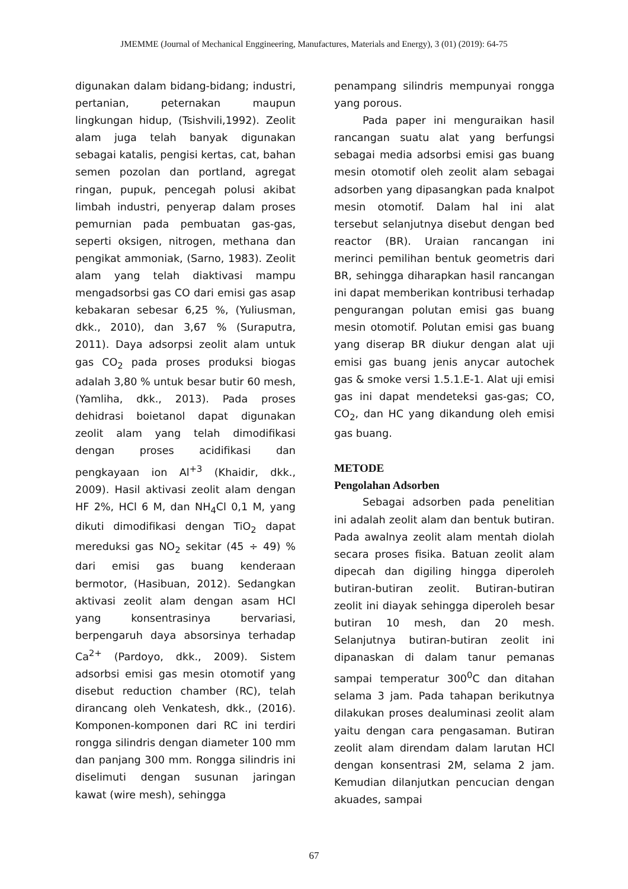JMEMME (Journal of Mechanical Enggineering, Manufactures, Materials and Energy), 3 (01) (2019): 64-75
digunakan dalam bidang-bidang; industri, pertanian, peternakan maupun lingkungan hidup, (Tsishvili,1992). Zeolit alam juga telah banyak digunakan sebagai katalis, pengisi kertas, cat, bahan semen pozolan dan portland, agregat ringan, pupuk, pencegah polusi akibat limbah industri, penyerap dalam proses pemurnian pada pembuatan gas-gas, seperti oksigen, nitrogen, methana dan pengikat ammoniak, (Sarno, 1983). Zeolit alam yang telah diaktivasi mampu mengadsorbsi gas CO dari emisi gas asap kebakaran sebesar 6,25 %, (Yuliusman, dkk., 2010), dan 3,67 % (Suraputra, 2011). Daya adsorpsi zeolit alam untuk gas CO<sub>2</sub> pada proses produksi biogas adalah 3,80 % untuk besar butir 60 mesh, (Yamliha, dkk., 2013). Pada proses dehidrasi boietanol dapat digunakan zeolit alam yang telah dimodifikasi dengan proses acidifikasi dan pengkayaan ion Al<sup>+3</sup> (Khaidir, dkk., 2009). Hasil aktivasi zeolit alam dengan HF 2%, HCl 6 M, dan NH<sub>4</sub>Cl 0,1 M, yang dikuti dimodifikasi dengan TiO<sub>2</sub> dapat mereduksi gas NO<sub>2</sub> sekitar (45 ÷ 49) % dari emisi gas buang kenderaan bermotor, (Hasibuan, 2012). Sedangkan aktivasi zeolit alam dengan asam HCl yang konsentrasinya bervariasi, berpengaruh daya absorsinya terhadap Ca<sup>2+</sup> (Pardoyo, dkk., 2009). Sistem adsorbsi emisi gas mesin otomotif yang disebut reduction chamber (RC), telah dirancang oleh Venkatesh, dkk., (2016). Komponen-komponen dari RC ini terdiri rongga silindris dengan diameter 100 mm dan panjang 300 mm. Rongga silindris ini diselimuti dengan susunan jaringan kawat (wire mesh), sehingga
penampang silindris mempunyai rongga yang porous.
Pada paper ini menguraikan hasil rancangan suatu alat yang berfungsi sebagai media adsorbsi emisi gas buang mesin otomotif oleh zeolit alam sebagai adsorben yang dipasangkan pada knalpot mesin otomotif. Dalam hal ini alat tersebut selanjutnya disebut dengan bed reactor (BR). Uraian rancangan ini merinci pemilihan bentuk geometris dari BR, sehingga diharapkan hasil rancangan ini dapat memberikan kontribusi terhadap pengurangan polutan emisi gas buang mesin otomotif. Polutan emisi gas buang yang diserap BR diukur dengan alat uji emisi gas buang jenis anycar autochek gas & smoke versi 1.5.1.E-1. Alat uji emisi gas ini dapat mendeteksi gas-gas; CO, CO<sub>2</sub>, dan HC yang dikandung oleh emisi gas buang.
METODE
Pengolahan Adsorben
Sebagai adsorben pada penelitian ini adalah zeolit alam dan bentuk butiran. Pada awalnya zeolit alam mentah diolah secara proses fisika. Batuan zeolit alam dipecah dan digiling hingga diperoleh butiran-butiran zeolit. Butiran-butiran zeolit ini diayak sehingga diperoleh besar butiran 10 mesh, dan 20 mesh. Selanjutnya butiran-butiran zeolit ini dipanaskan di dalam tanur pemanas sampai temperatur 300<sup>0</sup>C dan ditahan selama 3 jam. Pada tahapan berikutnya dilakukan proses dealuminasi zeolit alam yaitu dengan cara pengasaman. Butiran zeolit alam direndam dalam larutan HCl dengan konsentrasi 2M, selama 2 jam. Kemudian dilanjutkan pencucian dengan akuades, sampai
67